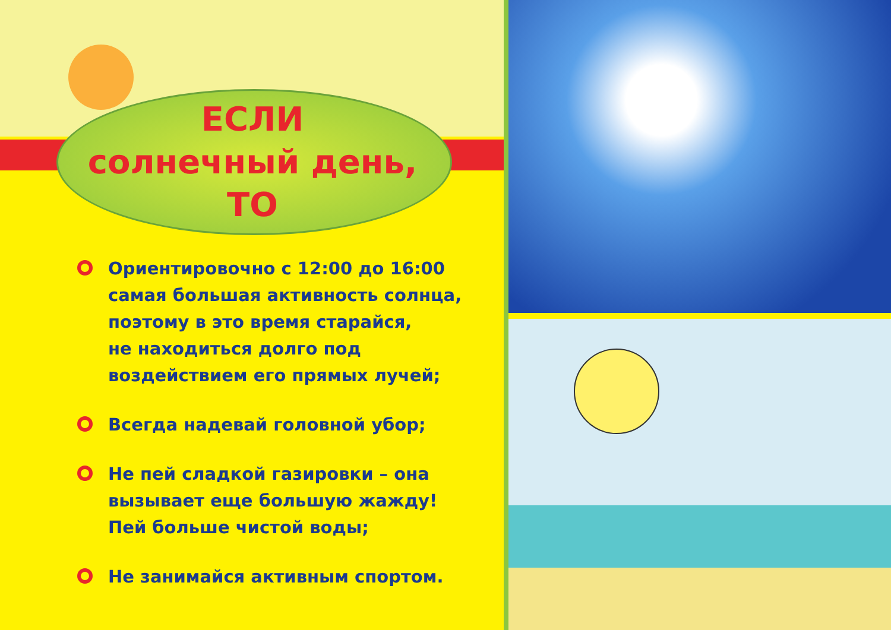ЕСЛИ
солнечный день,
ТО
Ориентировочно с 12:00 до 16:00
самая большая активность солнца,
поэтому в это время старайся,
не находиться долго под
воздействием его прямых лучей;
Всегда надевай головной убор;
Не пей сладкой газировки – она
вызывает еще большую жажду!
Пей больше чистой воды;
Не занимайся активным спортом.